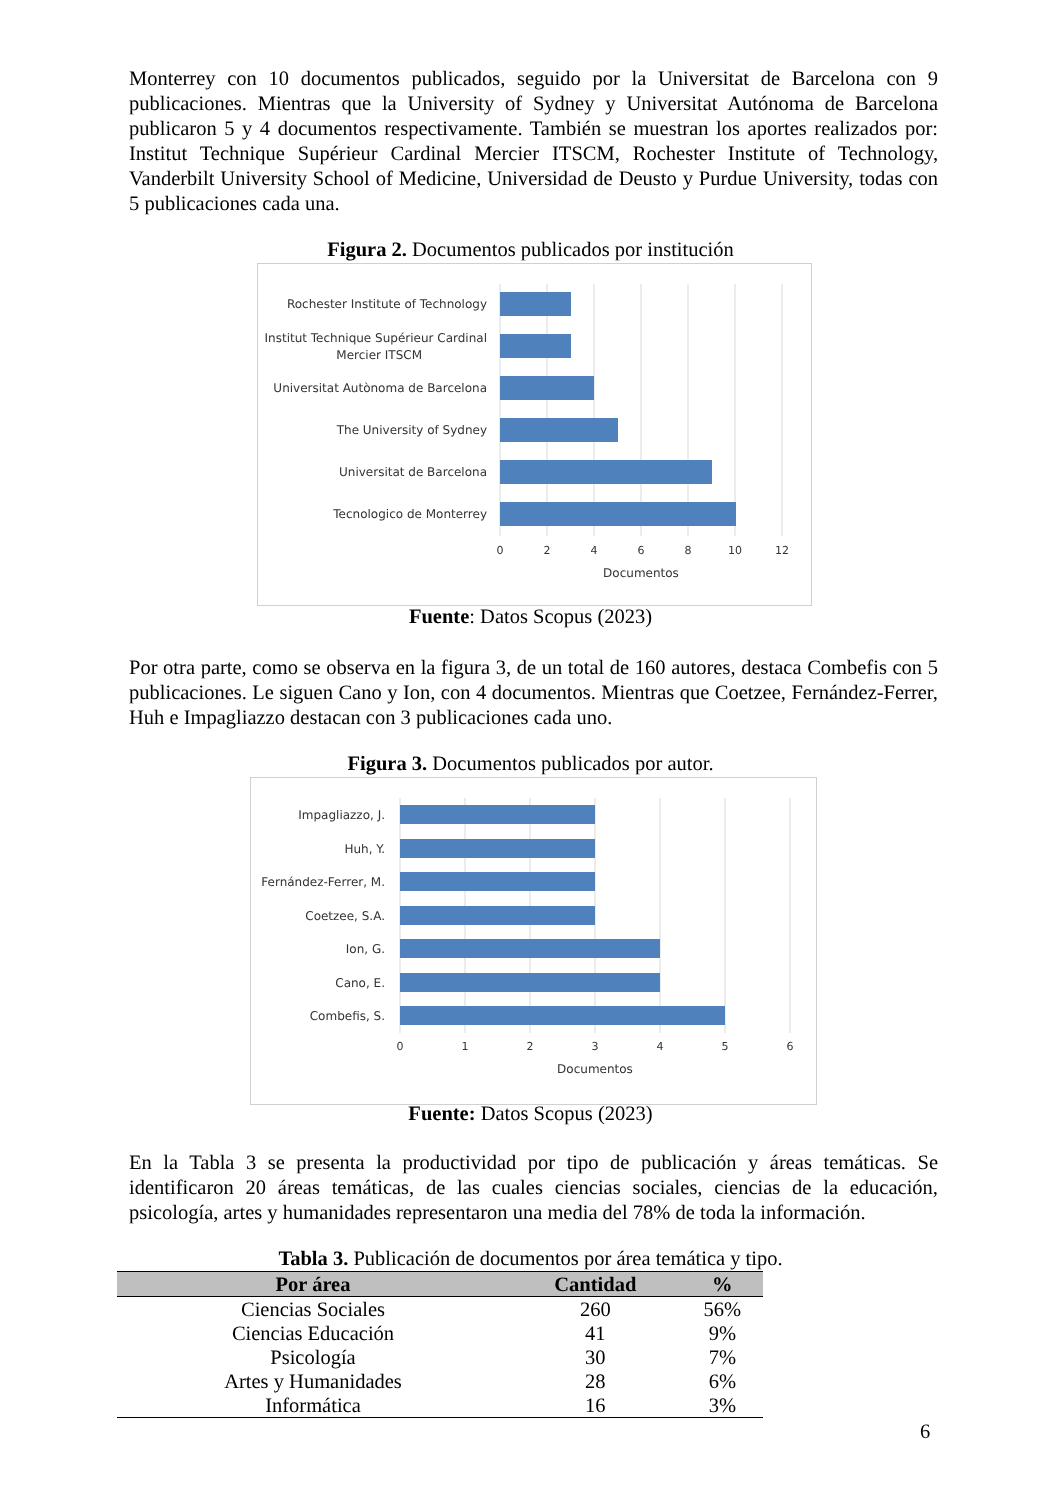Monterrey con 10 documentos publicados, seguido por la Universitat de Barcelona con 9 publicaciones. Mientras que la University of Sydney y Universitat Autónoma de Barcelona publicaron 5 y 4 documentos respectivamente. También se muestran los aportes realizados por: Institut Technique Supérieur Cardinal Mercier ITSCM, Rochester Institute of Technology, Vanderbilt University School of Medicine, Universidad de Deusto y Purdue University, todas con 5 publicaciones cada una.
Figura 2. Documentos publicados por institución
Rochester Institute of Technology
Institut Technique Supérieur Cardinal
Mercier ITSCM
Universitat Autònoma de Barcelona
The University of Sydney
Universitat de Barcelona
Tecnologico de Monterrey
0
2
4
6
8
10
12
Documentos
Fuente: Datos Scopus (2023)
Por otra parte, como se observa en la figura 3, de un total de 160 autores, destaca Combefis con 5 publicaciones. Le siguen Cano y Ion, con 4 documentos. Mientras que Coetzee, Fernández-Ferrer, Huh e Impagliazzo destacan con 3 publicaciones cada uno.
Figura 3. Documentos publicados por autor.
Impagliazzo, J.
Huh, Y.
Fernández-Ferrer, M.
Coetzee, S.A.
Ion, G.
Cano, E.
Combefis, S.
0
1
2
3
4
5
6
Documentos
Fuente: Datos Scopus (2023)
En la Tabla 3 se presenta la productividad por tipo de publicación y áreas temáticas. Se identificaron 20 áreas temáticas, de las cuales ciencias sociales, ciencias de la educación, psicología, artes y humanidades representaron una media del 78% de toda la información.
Tabla 3. Publicación de documentos por área temática y tipo.
| Por área | Cantidad | % |
| --- | --- | --- |
| Ciencias Sociales | 260 | 56% |
| Ciencias Educación | 41 | 9% |
| Psicología | 30 | 7% |
| Artes y Humanidades | 28 | 6% |
| Informática | 16 | 3% |
6